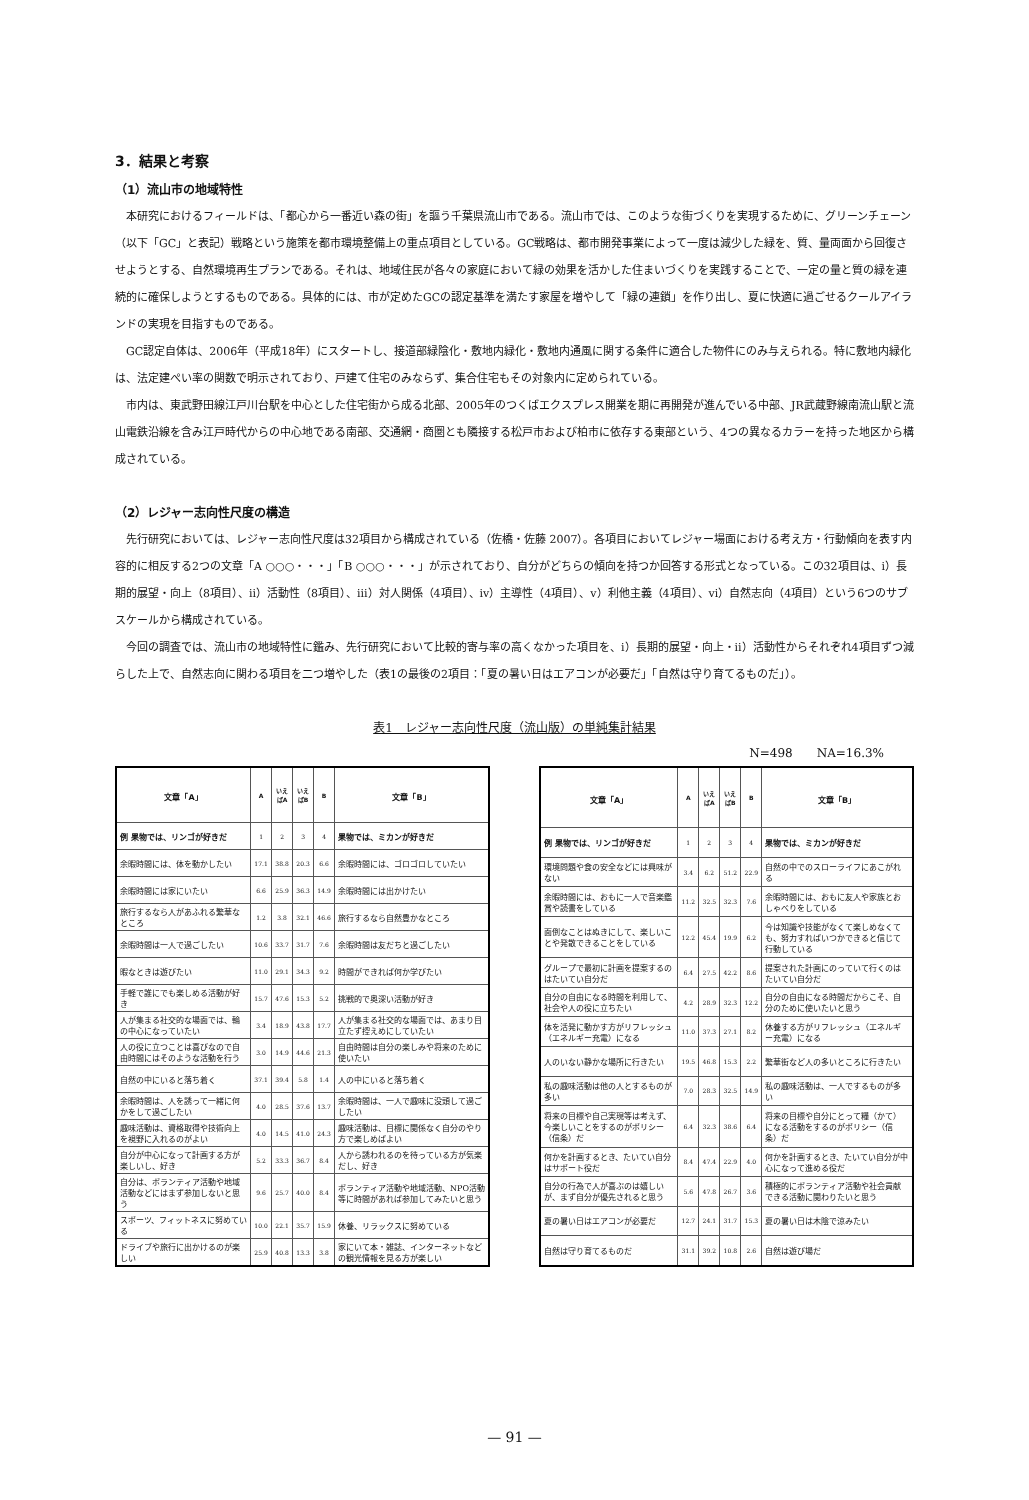3．結果と考察
（1）流山市の地域特性
本研究におけるフィールドは、「都心から一番近い森の街」を謳う千葉県流山市である。流山市では、このような街づくりを実現するために、グリーンチェーン（以下「GC」と表記）戦略という施策を都市環境整備上の重点項目としている。GC戦略は、都市開発事業によって一度は減少した緑を、質、量両面から回復させようとする、自然環境再生プランである。それは、地域住民が各々の家庭において緑の効果を活かした住まいづくりを実践することで、一定の量と質の緑を連続的に確保しようとするものである。具体的には、市が定めたGCの認定基準を満たす家屋を増やして「緑の連鎖」を作り出し、夏に快適に過ごせるクールアイランドの実現を目指すものである。
GC認定自体は、2006年（平成18年）にスタートし、接道部緑陰化・敷地内緑化・敷地内通風に関する条件に適合した物件にのみ与えられる。特に敷地内緑化は、法定建ぺい率の関数で明示されており、戸建て住宅のみならず、集合住宅もその対象内に定められている。
市内は、東武野田線江戸川台駅を中心とした住宅街から成る北部、2005年のつくばエクスプレス開業を期に再開発が進んでいる中部、JR武蔵野線南流山駅と流山電鉄沿線を含み江戸時代からの中心地である南部、交通網・商圏とも隣接する松戸市および柏市に依存する東部という、4つの異なるカラーを持った地区から構成されている。
（2）レジャー志向性尺度の構造
先行研究においては、レジャー志向性尺度は32項目から構成されている（佐橋・佐藤 2007）。各項目においてレジャー場面における考え方・行動傾向を表す内容的に相反する2つの文章「A ○○○・・・」「B ○○○・・・」が示されており、自分がどちらの傾向を持つか回答する形式となっている。この32項目は、ⅰ）長期的展望・向上（8項目）、ⅱ）活動性（8項目）、ⅲ）対人関係（4項目）、ⅳ）主導性（4項目）、ⅴ）利他主義（4項目）、ⅵ）自然志向（4項目）という6つのサブスケールから構成されている。
今回の調査では、流山市の地域特性に鑑み、先行研究において比較的寄与率の高くなかった項目を、ⅰ）長期的展望・向上・ⅱ）活動性からそれぞれ4項目ずつ減らした上で、自然志向に関わる項目を二つ増やした（表1の最後の2項目：「夏の暑い日はエアコンが必要だ」「自然は守り育てるものだ」）。
表1　レジャー志向性尺度（流山版）の単純集計結果
N=498　　NA=16.3%
| 文章「A」 | A | いえばA | いえばB | B | 文章「B」 |
| --- | --- | --- | --- | --- | --- |
| 例 果物では、リンゴが好きだ | 1 | 2 | 3 | 4 | 果物では、ミカンが好きだ |
| 余暇時間には、体を動かしたい | 17.1 | 38.8 | 20.3 | 6.6 | 余暇時間には、ゴロゴロしていたい |
| 余暇時間には家にいたい | 6.6 | 25.9 | 36.3 | 14.9 | 余暇時間には出かけたい |
| 旅行するなら人があふれる繁華なところ | 1.2 | 3.8 | 32.1 | 46.6 | 旅行するなら自然豊かなところ |
| 余暇時間は一人で過ごしたい | 10.6 | 33.7 | 31.7 | 7.6 | 余暇時間は友だちと過ごしたい |
| 暇なときは遊びたい | 11.0 | 29.1 | 34.3 | 9.2 | 時間ができれば何か学びたい |
| 手軽で誰にでも楽しめる活動が好き | 15.7 | 47.6 | 15.3 | 5.2 | 挑戦的で奥深い活動が好き |
| 人が集まる社交的な場面では、輪の中心になっていたい | 3.4 | 18.9 | 43.8 | 17.7 | 人が集まる社交的な場面では、あまり目立たず控えめにしていたい |
| 人の役に立つことは喜びなので自由時間にはそのような活動を行う | 3.0 | 14.9 | 44.6 | 21.3 | 自由時間は自分の楽しみや将来のために使いたい |
| 自然の中にいると落ち着く | 37.1 | 39.4 | 5.8 | 1.4 | 人の中にいると落ち着く |
| 余暇時間は、人を誘って一緒に何かをして過ごしたい | 4.0 | 28.5 | 37.6 | 13.7 | 余暇時間は、一人で趣味に没頭して過ごしたい |
| 趣味活動は、資格取得や技術向上を視野に入れるのがよい | 4.0 | 14.5 | 41.0 | 24.3 | 趣味活動は、目標に関係なく自分のやり方で楽しめばよい |
| 自分が中心になって計画する方が楽しいし、好き | 5.2 | 33.3 | 36.7 | 8.4 | 人から誘われるのを待っている方が気楽だし、好き |
| 自分は、ボランティア活動や地域活動などにはまず参加しないと思う | 9.6 | 25.7 | 40.0 | 8.4 | ボランティア活動や地域活動、NPO活動等に時間があれば参加してみたいと思う |
| スポーツ、フィットネスに努めている | 10.0 | 22.1 | 35.7 | 15.9 | 休養、リラックスに努めている |
| ドライブや旅行に出かけるのが楽しい | 25.9 | 40.8 | 13.3 | 3.8 | 家にいて本・雑誌、インターネットなどの観光情報を見る方が楽しい |
| 文章「A」 | A | いえばA | いえばB | B | 文章「B」 |
| --- | --- | --- | --- | --- | --- |
| 例 果物では、リンゴが好きだ | 1 | 2 | 3 | 4 | 果物では、ミカンが好きだ |
| 環境問題や食の安全などには興味がない | 3.4 | 6.2 | 51.2 | 22.9 | 自然の中でのスローライフにあこがれる |
| 余暇時間には、おもに一人で音楽鑑賞や読書をしている | 11.2 | 32.5 | 32.3 | 7.6 | 余暇時間には、おもに友人や家族とおしゃべりをしている |
| 面倒なことはぬきにして、楽しいことや発散できることをしている | 12.2 | 45.4 | 19.9 | 6.2 | 今は知識や技能がなくて楽しめなくても、努力すればいつかできると信じて行動している |
| グループで最初に計画を提案するのはたいてい自分だ | 6.4 | 27.5 | 42.2 | 8.6 | 提案された計画にのっていて行くのはたいてい自分だ |
| 自分の自由になる時間を利用して、社会や人の役に立ちたい | 4.2 | 28.9 | 32.3 | 12.2 | 自分の自由になる時間だからこそ、自分のために使いたいと思う |
| 体を活発に動かす方がリフレッシュ（エネルギー充電）になる | 11.0 | 37.3 | 27.1 | 8.2 | 休養する方がリフレッシュ（エネルギー充電）になる |
| 人のいない静かな場所に行きたい | 19.5 | 46.8 | 15.3 | 2.2 | 繁華街など人の多いところに行きたい |
| 私の趣味活動は他の人とするものが多い | 7.0 | 28.3 | 32.5 | 14.9 | 私の趣味活動は、一人でするものが多い |
| 将来の目標や自己実現等は考えず、今楽しいことをするのがポリシー（信条）だ | 6.4 | 32.3 | 38.6 | 6.4 | 将来の目標や自分にとって糧（かて）になる活動をするのがポリシー（信条）だ |
| 何かを計画するとき、たいてい自分はサポート役だ | 8.4 | 47.4 | 22.9 | 4.0 | 何かを計画するとき、たいてい自分が中心になって進める役だ |
| 自分の行為で人が喜ぶのは嬉しいが、まず自分が優先されると思う | 5.6 | 47.8 | 26.7 | 3.6 | 積極的にボランティア活動や社会貢献できる活動に関わりたいと思う |
| 夏の暑い日はエアコンが必要だ | 12.7 | 24.1 | 31.7 | 15.3 | 夏の暑い日は木陰で涼みたい |
| 自然は守り育てるものだ | 31.1 | 39.2 | 10.8 | 2.6 | 自然は遊び場だ |
— 91 —